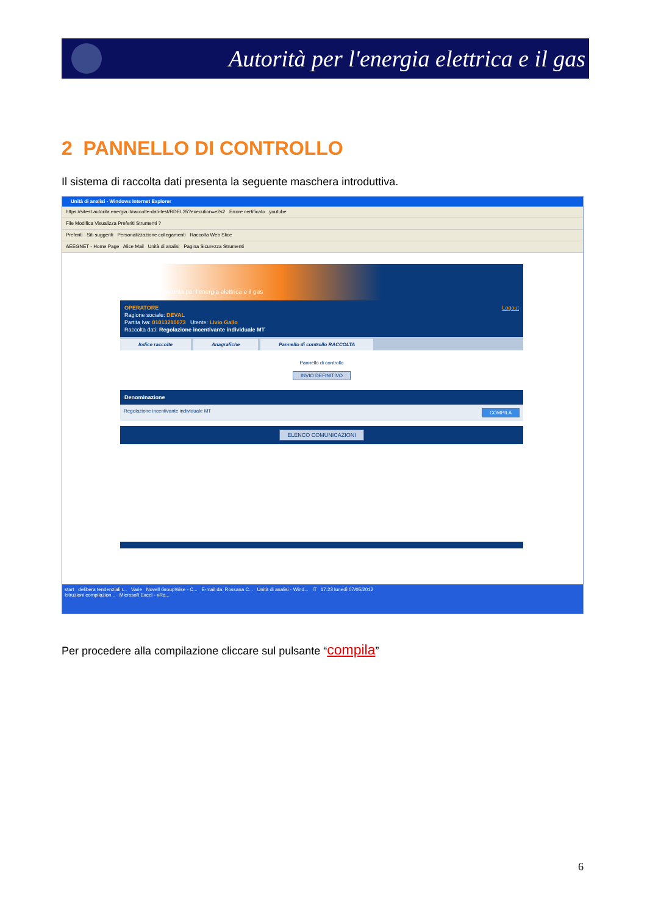Autorità per l'energia elettrica e il gas
2 PANNELLO DI CONTROLLO
Il sistema di raccolta dati presenta la seguente maschera introduttiva.
Unità di analisi - Windows Internet Explorer
https://sitest.autorita.energia.it/raccolte-dati-test/RDEL35?execution=e2s2 Errore certificato youtube
File Modifica Visualizza Preferiti Strumenti ?
Preferiti Siti suggeriti Personalizzazione collegamenti Raccolta Web Slice
AEEGNET - Home Page Alice Mail Unità di analisi Pagina Sicurezza Strumenti
Autorità per l'energia elettrica e il gas
Logout OPERATORE
Ragione sociale: DEVAL
Partita Iva: 01013210073 Utente: Livio Gallo
Raccolta dati: Regolazione incentivante individuale MT
Indice raccolte Anagrafiche Pannello di controllo RACCOLTA
Pannello di controllo
INVIO DEFINITIVO
Denominazione
Regolazione incentivante individuale MT COMPILA
ELENCO COMUNICAZIONI
start delibera tendenziali r... Varie Novell GroupWise - C... E-mail da: Rossana C... Unità di analisi - Wind... IT 17.23 lunedì 07/05/2012
Istruzioni compilazion... Microsoft Excel - xRa...
Per procedere alla compilazione cliccare sul pulsante “compila”
6